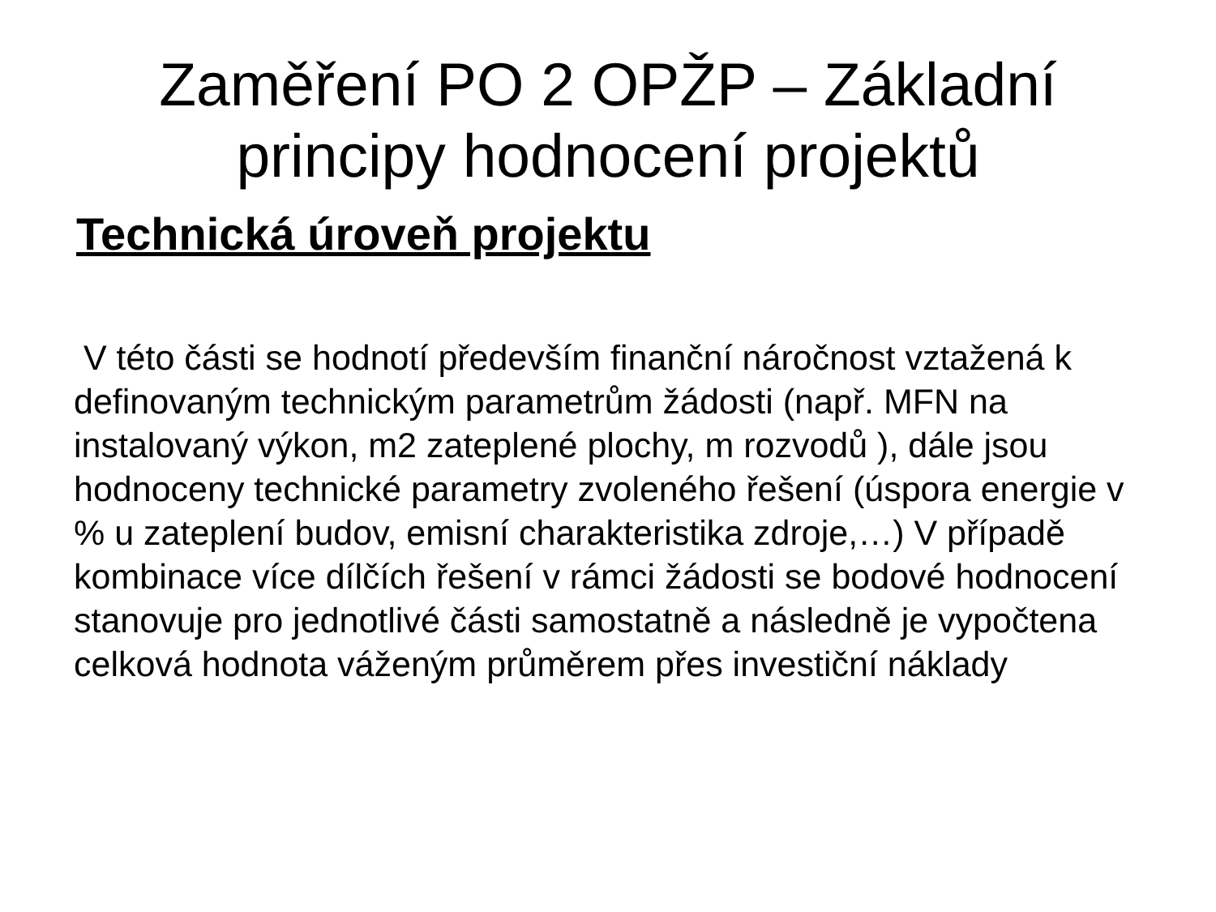Zaměření PO 2 OPŽP – Základní
principy hodnocení projektů
Technická úroveň projektu
V této části se hodnotí především finanční náročnost vztažená k definovaným technickým parametrům žádosti (např. MFN na instalovaný výkon, m2 zateplené plochy, m rozvodů ), dále jsou hodnoceny technické parametry zvoleného řešení (úspora energie v % u zateplení budov, emisní charakteristika zdroje,…) V případě kombinace více dílčích řešení v rámci žádosti se bodové hodnocení stanovuje pro jednotlivé části samostatně a následně je vypočtena celková hodnota váženým průměrem přes investiční náklady